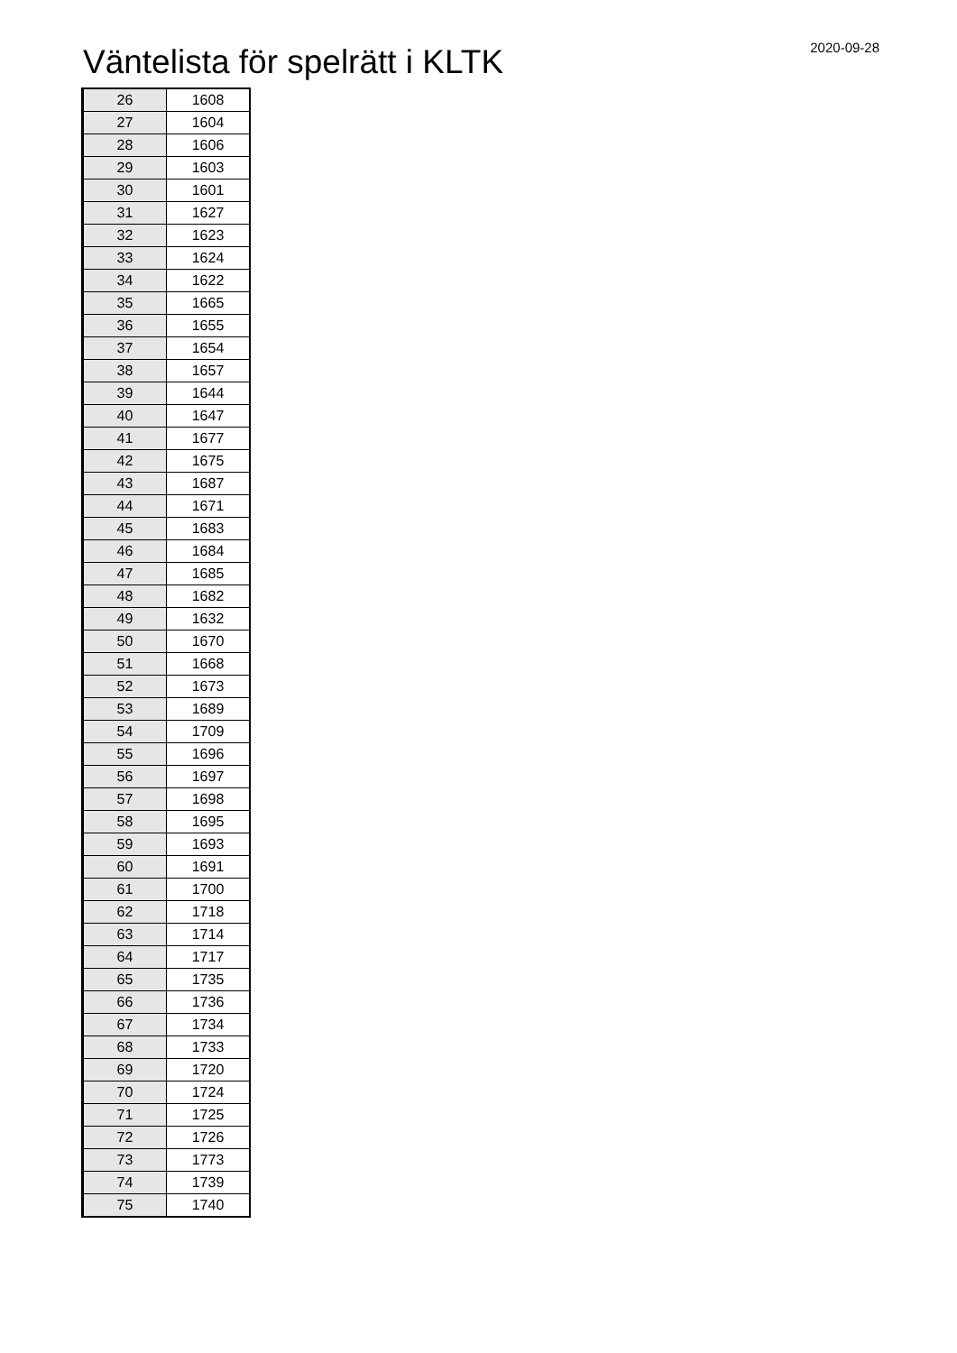Väntelista för spelrätt i KLTK
2020-09-28
| 26 | 1608 |
| 27 | 1604 |
| 28 | 1606 |
| 29 | 1603 |
| 30 | 1601 |
| 31 | 1627 |
| 32 | 1623 |
| 33 | 1624 |
| 34 | 1622 |
| 35 | 1665 |
| 36 | 1655 |
| 37 | 1654 |
| 38 | 1657 |
| 39 | 1644 |
| 40 | 1647 |
| 41 | 1677 |
| 42 | 1675 |
| 43 | 1687 |
| 44 | 1671 |
| 45 | 1683 |
| 46 | 1684 |
| 47 | 1685 |
| 48 | 1682 |
| 49 | 1632 |
| 50 | 1670 |
| 51 | 1668 |
| 52 | 1673 |
| 53 | 1689 |
| 54 | 1709 |
| 55 | 1696 |
| 56 | 1697 |
| 57 | 1698 |
| 58 | 1695 |
| 59 | 1693 |
| 60 | 1691 |
| 61 | 1700 |
| 62 | 1718 |
| 63 | 1714 |
| 64 | 1717 |
| 65 | 1735 |
| 66 | 1736 |
| 67 | 1734 |
| 68 | 1733 |
| 69 | 1720 |
| 70 | 1724 |
| 71 | 1725 |
| 72 | 1726 |
| 73 | 1773 |
| 74 | 1739 |
| 75 | 1740 |